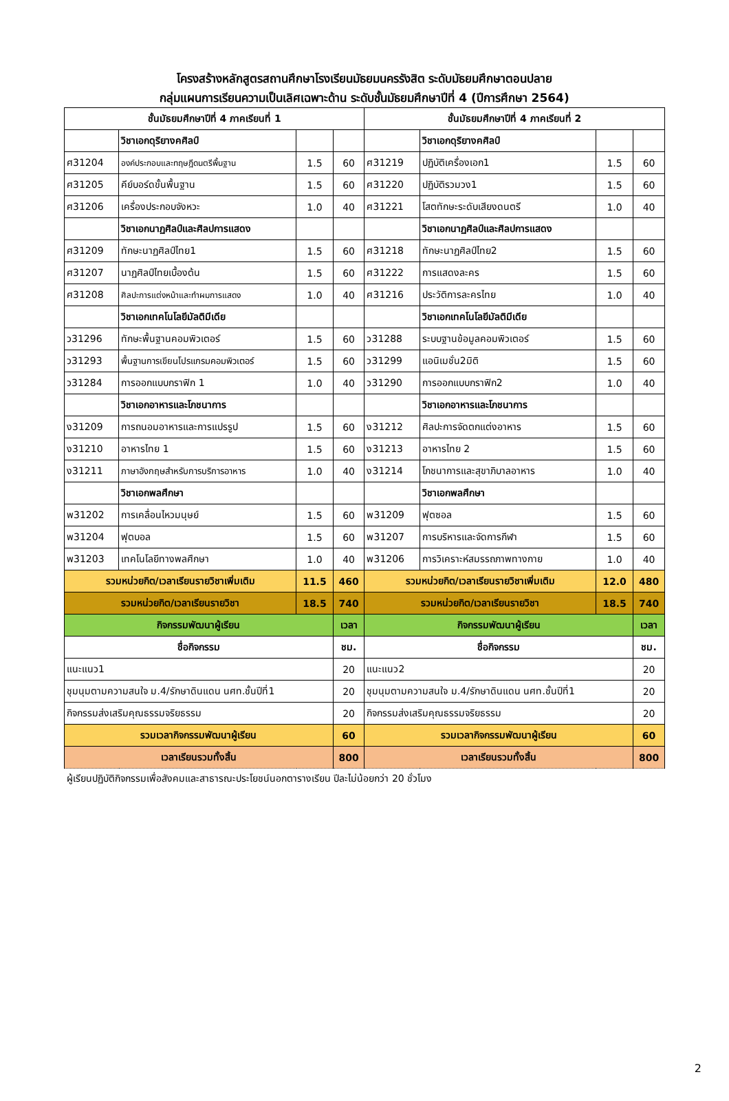โครงสร้างหลักสูตรสถานศึกษาโรงเรียนมัธยมนครรังสิต ระดับมัธยมศึกษาตอนปลาย
กลุ่มแผนการเรียนความเป็นเลิศเฉพาะด้าน ระดับชั้นมัธยมศึกษาปีที่ 4 (ปีการศึกษา 2564)
| ชั้นมัธยมศึกษาปีที่ 4 ภาคเรียนที่ 1 | | | | ชั้นมัธยมศึกษาปีที่ 4 ภาคเรียนที่ 2 | | | |
| --- | --- | --- | --- | --- | --- | --- | --- |
| | วิชาเอกดุริยางคศิลป์ | | | | วิชาเอกดุริยางคศิลป์ | | |
| ศ31204 | องค์ประกอบและทฤษฎีดนตรีพื้นฐาน | 1.5 | 60 | ศ31219 | ปฏิบัติเครื่องเอก1 | 1.5 | 60 |
| ศ31205 | คีย์บอร์ดขั้นพื้นฐาน | 1.5 | 60 | ศ31220 | ปฏิบัติรวมวง1 | 1.5 | 60 |
| ศ31206 | เครื่องประกอบจังหวะ | 1.0 | 40 | ศ31221 | โสตทักษะระดับเสียงดนตรี | 1.0 | 40 |
| | วิชาเอกนาฏศิลป์และศิลปการแสดง | | | | วิชาเอกนาฏศิลป์และศิลปการแสดง | | |
| ศ31209 | ทักษะนาฏศิลป์ไทย1 | 1.5 | 60 | ศ31218 | ทักษะนาฏศิลป์ไทย2 | 1.5 | 60 |
| ศ31207 | นาฏศิลป์ไทยเบื้องต้น | 1.5 | 60 | ศ31222 | การแสดงละคร | 1.5 | 60 |
| ศ31208 | ศิลปะการแต่งหน้าและทำผมการแสดง | 1.0 | 40 | ศ31216 | ประวัติการละครไทย | 1.0 | 40 |
| | วิชาเอกเทคโนโลยีมัลติมีเดีย | | | | วิชาเอกเทคโนโลยีมัลติมีเดีย | | |
| ว31296 | ทักษะพื้นฐานคอมพิวเตอร์ | 1.5 | 60 | ว31288 | ระบบฐานข้อมูลคอมพิวเตอร์ | 1.5 | 60 |
| ว31293 | พื้นฐานการเขียนโปรแกรมคอมพิวเตอร์ | 1.5 | 60 | ว31299 | แอนิเมชั่น2มิติ | 1.5 | 60 |
| ว31284 | การออกแบบกราฟิก 1 | 1.0 | 40 | ว31290 | การออกแบบกราฟิก2 | 1.0 | 40 |
| | วิชาเอกอาหารและโภชนาการ | | | | วิชาเอกอาหารและโภชนาการ | | |
| ง31209 | การถนอมอาหารและการแปรรูป | 1.5 | 60 | ง31212 | ศิลปะการจัดตกแต่งอาหาร | 1.5 | 60 |
| ง31210 | อาหารไทย 1 | 1.5 | 60 | ง31213 | อาหารไทย 2 | 1.5 | 60 |
| ง31211 | ภาษาอังกฤษสำหรับการบริการอาหาร | 1.0 | 40 | ง31214 | โภชนาการและสุขาภิบาลอาหาร | 1.0 | 40 |
| | วิชาเอกพลศึกษา | | | | วิชาเอกพลศึกษา | | |
| พ31202 | การเคลื่อนไหวมนุษย์ | 1.5 | 60 | พ31209 | ฟุตซอล | 1.5 | 60 |
| พ31204 | ฟุตบอล | 1.5 | 60 | พ31207 | การบริหารและจัดการกีฬา | 1.5 | 60 |
| พ31203 | เทคโนโลยีทางพลศึกษา | 1.0 | 40 | พ31206 | การวิเคราะห์สมรรถภาพทางกาย | 1.0 | 40 |
| รวมหน่วยกิต/เวลาเรียนรายวิชาเพิ่มเติม | | 11.5 | 460 | รวมหน่วยกิต/เวลาเรียนรายวิชาเพิ่มเติม | | 12.0 | 480 |
| รวมหน่วยกิต/เวลาเรียนรายวิชา | | 18.5 | 740 | รวมหน่วยกิต/เวลาเรียนรายวิชา | | 18.5 | 740 |
| กิจกรรมพัฒนาผู้เรียน | | | เวลา | กิจกรรมพัฒนาผู้เรียน | | | เวลา |
| ชื่อกิจกรรม | | | ชม. | ชื่อกิจกรรม | | | ชม. |
| แนะแนว1 | | | 20 | แนะแนว2 | | | 20 |
| ชุมนุมตามความสนใจ ม.4/รักษาดินแดน นศท.ชั้นปีที่1 | | | 20 | ชุมนุมตามความสนใจ ม.4/รักษาดินแดน นศท.ชั้นปีที่1 | | | 20 |
| กิจกรรมส่งเสริมคุณธรรมจริยธรรม | | | 20 | กิจกรรมส่งเสริมคุณธรรมจริยธรรม | | | 20 |
| รวมเวลากิจกรรมพัฒนาผู้เรียน | | | 60 | รวมเวลากิจกรรมพัฒนาผู้เรียน | | | 60 |
| เวลาเรียนรวมทั้งสิ้น | | | 800 | เวลาเรียนรวมทั้งสิ้น | | | 800 |
ผู้เรียนปฏิบัติกิจกรรมเพื่อสังคมและสาธารณะประโยชน์นอกตารางเรียน ปีละไม่น้อยกว่า 20 ชั่วโมง
2